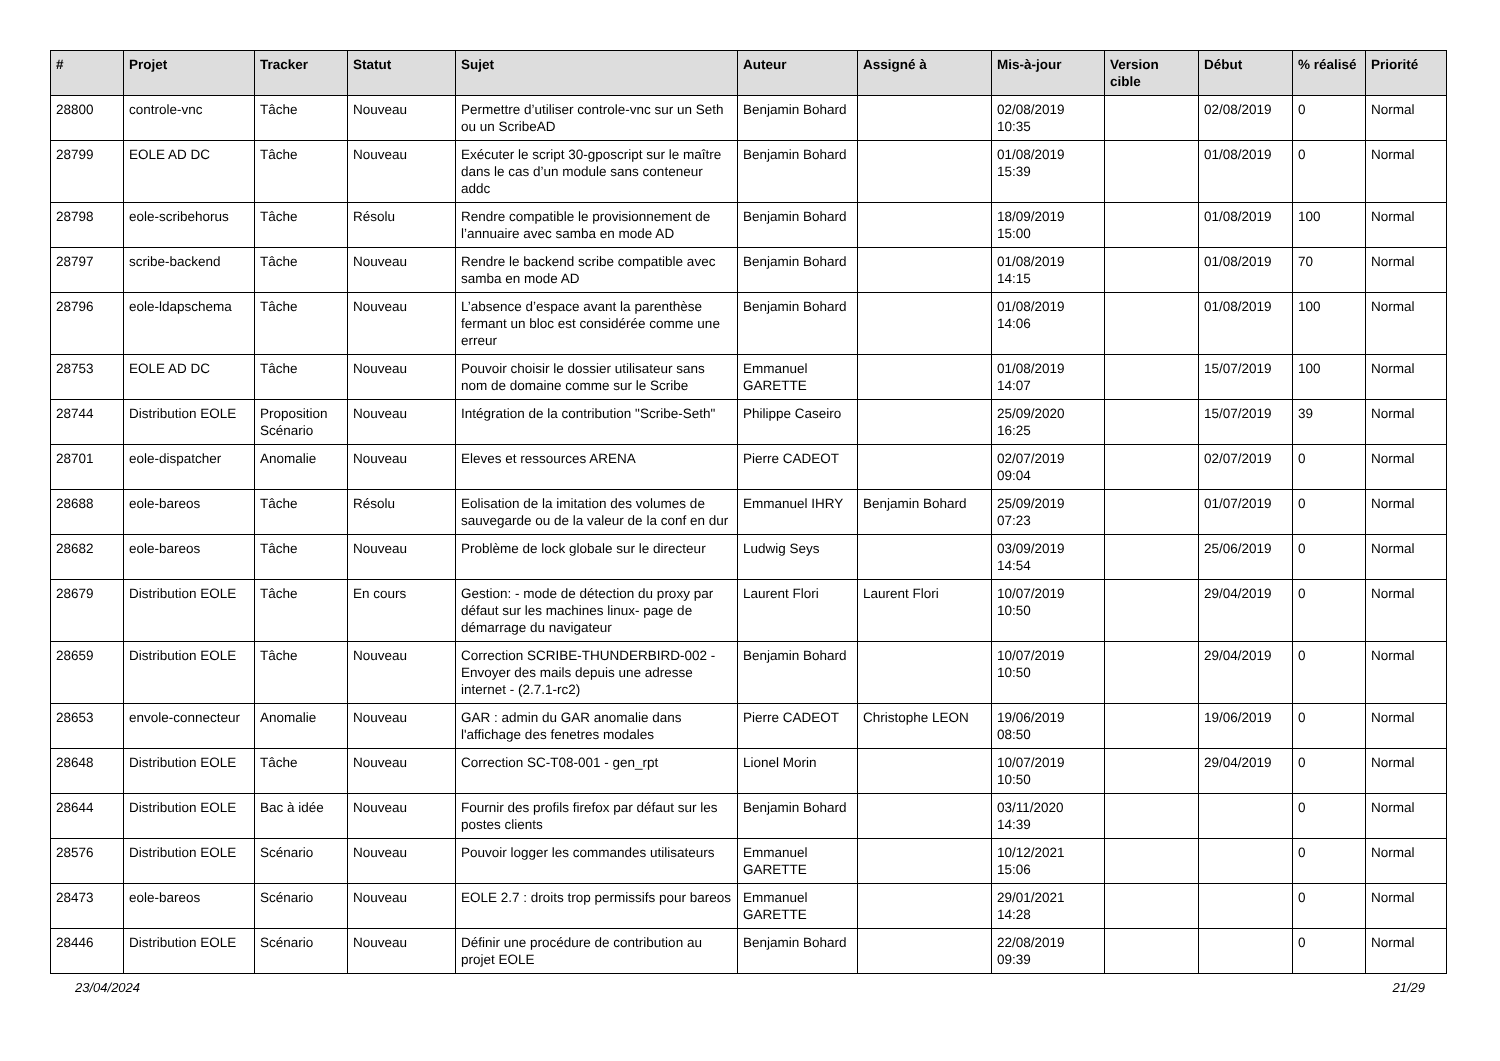| # | Projet | Tracker | Statut | Sujet | Auteur | Assigné à | Mis-à-jour | Version cible | Début | % réalisé | Priorité |
| --- | --- | --- | --- | --- | --- | --- | --- | --- | --- | --- | --- |
| 28800 | controle-vnc | Tâche | Nouveau | Permettre d’utiliser controle-vnc sur un Seth ou un ScribeAD | Benjamin Bohard | | 02/08/2019 10:35 | | 02/08/2019 | 0 | Normal |
| 28799 | EOLE AD DC | Tâche | Nouveau | Exécuter le script 30-gposcript sur le maître dans le cas d’un module sans conteneur addc | Benjamin Bohard | | 01/08/2019 15:39 | | 01/08/2019 | 0 | Normal |
| 28798 | eole-scribehorus | Tâche | Résolu | Rendre compatible le provisionnement de l’annuaire avec samba en mode AD | Benjamin Bohard | | 18/09/2019 15:00 | | 01/08/2019 | 100 | Normal |
| 28797 | scribe-backend | Tâche | Nouveau | Rendre le backend scribe compatible avec samba en mode AD | Benjamin Bohard | | 01/08/2019 14:15 | | 01/08/2019 | 70 | Normal |
| 28796 | eole-ldapschema | Tâche | Nouveau | L’absence d’espace avant la parenthèse fermant un bloc est considérée comme une erreur | Benjamin Bohard | | 01/08/2019 14:06 | | 01/08/2019 | 100 | Normal |
| 28753 | EOLE AD DC | Tâche | Nouveau | Pouvoir choisir le dossier utilisateur sans nom de domaine comme sur le Scribe | Emmanuel GARETTE | | 01/08/2019 14:07 | | 15/07/2019 | 100 | Normal |
| 28744 | Distribution EOLE | Proposition Scénario | Nouveau | Intégration de la contribution "Scribe-Seth" | Philippe Caseiro | | 25/09/2020 16:25 | | 15/07/2019 | 39 | Normal |
| 28701 | eole-dispatcher | Anomalie | Nouveau | Eleves et ressources ARENA | Pierre CADEOT | | 02/07/2019 09:04 | | 02/07/2019 | 0 | Normal |
| 28688 | eole-bareos | Tâche | Résolu | Eolisation de la imitation des volumes de sauvegarde ou de la valeur de la conf en dur | Emmanuel IHRY | Benjamin Bohard | 25/09/2019 07:23 | | 01/07/2019 | 0 | Normal |
| 28682 | eole-bareos | Tâche | Nouveau | Problème de lock globale sur le directeur | Ludwig Seys | | 03/09/2019 14:54 | | 25/06/2019 | 0 | Normal |
| 28679 | Distribution EOLE | Tâche | En cours | Gestion: - mode de détection du proxy par défaut sur les machines linux- page de démarrage du navigateur | Laurent Flori | Laurent Flori | 10/07/2019 10:50 | | 29/04/2019 | 0 | Normal |
| 28659 | Distribution EOLE | Tâche | Nouveau | Correction SCRIBE-THUNDERBIRD-002 - Envoyer des mails depuis une adresse internet - (2.7.1-rc2) | Benjamin Bohard | | 10/07/2019 10:50 | | 29/04/2019 | 0 | Normal |
| 28653 | envole-connecteur | Anomalie | Nouveau | GAR : admin du GAR anomalie dans l'affichage des fenetres modales | Pierre CADEOT | Christophe LEON | 19/06/2019 08:50 | | 19/06/2019 | 0 | Normal |
| 28648 | Distribution EOLE | Tâche | Nouveau | Correction SC-T08-001 - gen_rpt | Lionel Morin | | 10/07/2019 10:50 | | 29/04/2019 | 0 | Normal |
| 28644 | Distribution EOLE | Bac à idée | Nouveau | Fournir des profils firefox par défaut sur les postes clients | Benjamin Bohard | | 03/11/2020 14:39 | | | 0 | Normal |
| 28576 | Distribution EOLE | Scénario | Nouveau | Pouvoir logger les commandes utilisateurs | Emmanuel GARETTE | | 10/12/2021 15:06 | | | 0 | Normal |
| 28473 | eole-bareos | Scénario | Nouveau | EOLE 2.7 : droits trop permissifs pour bareos | Emmanuel GARETTE | | 29/01/2021 14:28 | | | 0 | Normal |
| 28446 | Distribution EOLE | Scénario | Nouveau | Définir une procédure de contribution au projet EOLE | Benjamin Bohard | | 22/08/2019 09:39 | | | 0 | Normal |
23/04/2024 21/29